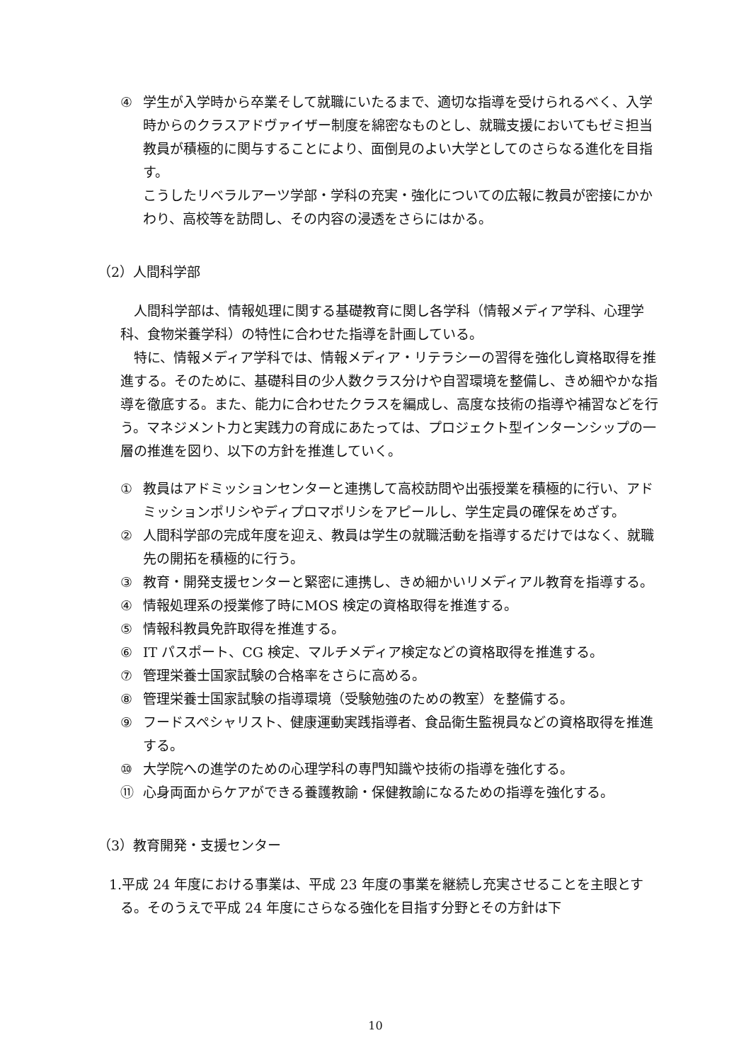④ 学生が入学時から卒業そして就職にいたるまで、適切な指導を受けられるべく、入学時からのクラスアドヴァイザー制度を綿密なものとし、就職支援においてもゼミ担当教員が積極的に関与することにより、面倒見のよい大学としてのさらなる進化を目指す。
こうしたリベラルアーツ学部・学科の充実・強化についての広報に教員が密接にかかわり、高校等を訪問し、その内容の浸透をさらにはかる。
（2）人間科学部
人間科学部は、情報処理に関する基礎教育に関し各学科（情報メディア学科、心理学科、食物栄養学科）の特性に合わせた指導を計画している。
特に、情報メディア学科では、情報メディア・リテラシーの習得を強化し資格取得を推進する。そのために、基礎科目の少人数クラス分けや自習環境を整備し、きめ細やかな指導を徹底する。また、能力に合わせたクラスを編成し、高度な技術の指導や補習などを行う。マネジメント力と実践力の育成にあたっては、プロジェクト型インターンシップの一層の推進を図り、以下の方針を推進していく。
① 教員はアドミッションセンターと連携して高校訪問や出張授業を積極的に行い、アドミッションポリシやディプロマポリシをアピールし、学生定員の確保をめざす。
② 人間科学部の完成年度を迎え、教員は学生の就職活動を指導するだけではなく、就職先の開拓を積極的に行う。
③ 教育・開発支援センターと緊密に連携し、きめ細かいリメディアル教育を指導する。
④ 情報処理系の授業修了時にMOS 検定の資格取得を推進する。
⑤ 情報科教員免許取得を推進する。
⑥ IT パスポート、CG 検定、マルチメディア検定などの資格取得を推進する。
⑦ 管理栄養士国家試験の合格率をさらに高める。
⑧ 管理栄養士国家試験の指導環境（受験勉強のための教室）を整備する。
⑨ フードスペシャリスト、健康運動実践指導者、食品衛生監視員などの資格取得を推進する。
⑩ 大学院への進学のための心理学科の専門知識や技術の指導を強化する。
⑪ 心身両面からケアができる養護教諭・保健教諭になるための指導を強化する。
（3）教育開発・支援センター
1.平成 24 年度における事業は、平成 23 年度の事業を継続し充実させることを主眼とする。そのうえで平成 24 年度にさらなる強化を目指す分野とその方針は下
10